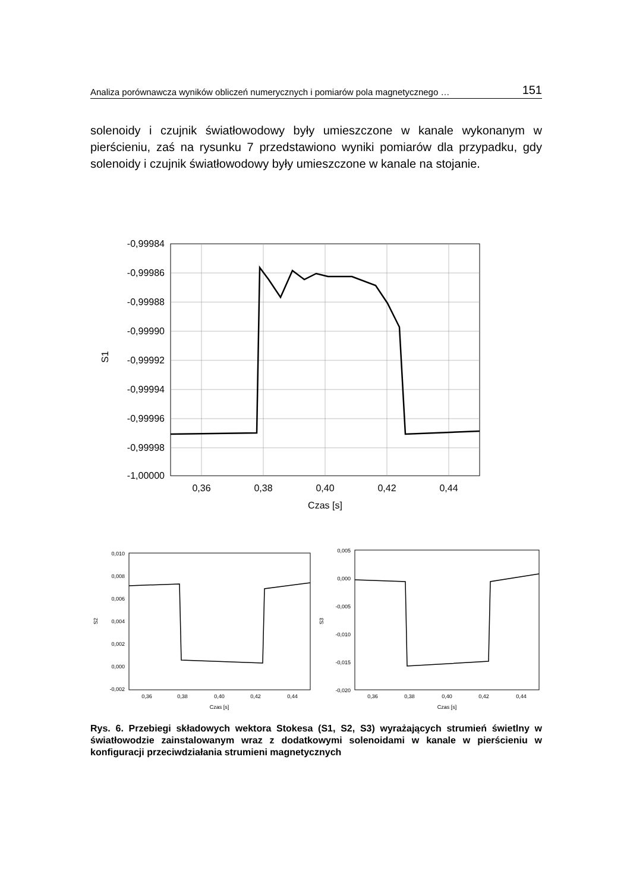Analiza porównawcza wyników obliczeń numerycznych i pomiarów pola magnetycznego … 151
solenoidy i czujnik światłowodowy były umieszczone w kanale wykonanym w pierścieniu, zaś na rysunku 7 przedstawiono wyniki pomiarów dla przypadku, gdy solenoidy i czujnik światłowodowy były umieszczone w kanale na stojanie.
-0,99984
-0,99986
-0,99988
-0,99990
-0,99992
-0,99994
-0,99996
-0,99998
-1,00000
0,36
0,38
0,40
0,42
0,44
Czas [s]
S1
0,010
0,008
0,006
0,004
0,002
0,000
-0,002
0,36
0,38
0,40
0,42
0,44
Czas [s]
S2
0,005
0,000
-0,005
-0,010
-0,015
-0,020
0,36
0,38
0,40
0,42
0,44
Czas [s]
S3
Rys. 6. Przebiegi składowych wektora Stokesa (S1, S2, S3) wyrażających strumień świetlny w światłowodzie zainstalowanym wraz z dodatkowymi solenoidami w kanale w pierścieniu w konfiguracji przeciwdziałania strumieni magnetycznych